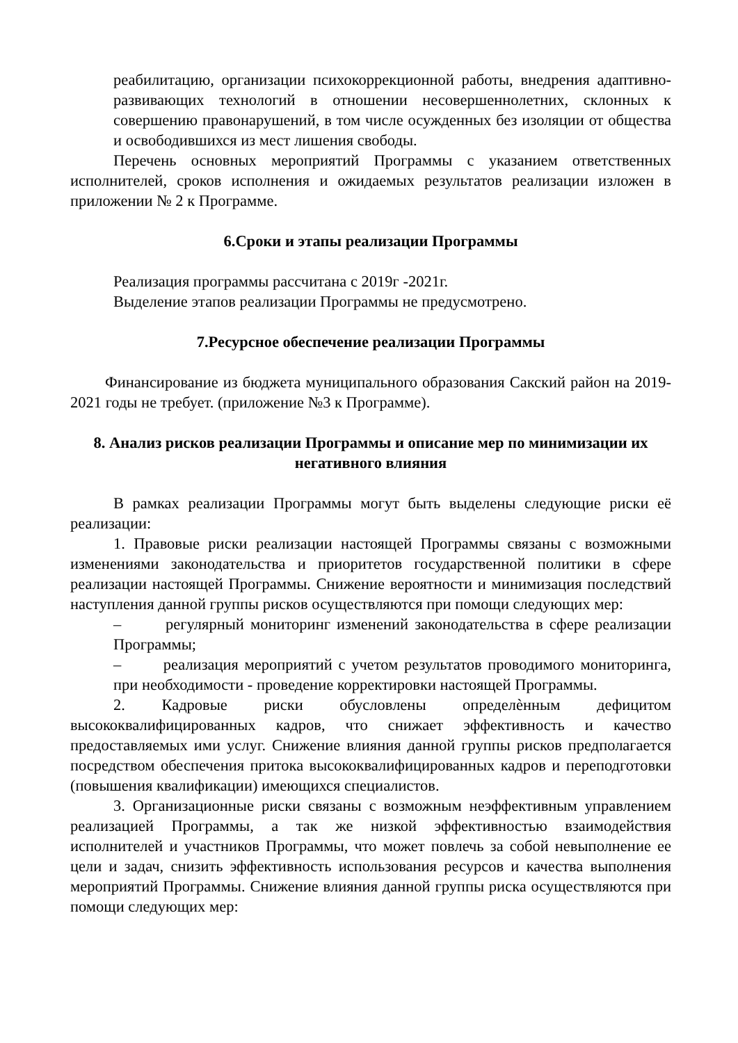реабилитацию, организации психокоррекционной работы, внедрения адаптивно-развивающих технологий в отношении несовершеннолетних, склонных к совершению правонарушений, в том числе осужденных без изоляции от общества и освободившихся из мест лишения свободы.
Перечень основных мероприятий Программы с указанием ответственных исполнителей, сроков исполнения и ожидаемых результатов реализации изложен в приложении № 2 к Программе.
6.Сроки и этапы реализации Программы
Реализация программы рассчитана с 2019г -2021г.
Выделение этапов реализации Программы не предусмотрено.
7.Ресурсное обеспечение реализации Программы
Финансирование из бюджета муниципального образования Сакский район на 2019-2021 годы не требует. (приложение №3 к Программе).
8. Анализ рисков реализации Программы и описание мер по минимизации их негативного влияния
В рамках реализации Программы могут быть выделены следующие риски её реализации:
1. Правовые риски реализации настоящей Программы связаны с возможными изменениями законодательства и приоритетов государственной политики в сфере реализации настоящей Программы. Снижение вероятности и минимизация последствий наступления данной группы рисков осуществляются при помощи следующих мер:
– регулярный мониторинг изменений законодательства в сфере реализации Программы;
– реализация мероприятий с учетом результатов проводимого мониторинга, при необходимости - проведение корректировки настоящей Программы.
2. Кадровые риски обусловлены определѐнным дефицитом высококвалифицированных кадров, что снижает эффективность и качество предоставляемых ими услуг. Снижение влияния данной группы рисков предполагается посредством обеспечения притока высококвалифицированных кадров и переподготовки (повышения квалификации) имеющихся специалистов.
3. Организационные риски связаны с возможным неэффективным управлением реализацией Программы, а так же низкой эффективностью взаимодействия исполнителей и участников Программы, что может повлечь за собой невыполнение ее цели и задач, снизить эффективность использования ресурсов и качества выполнения мероприятий Программы. Снижение влияния данной группы риска осуществляются при помощи следующих мер: